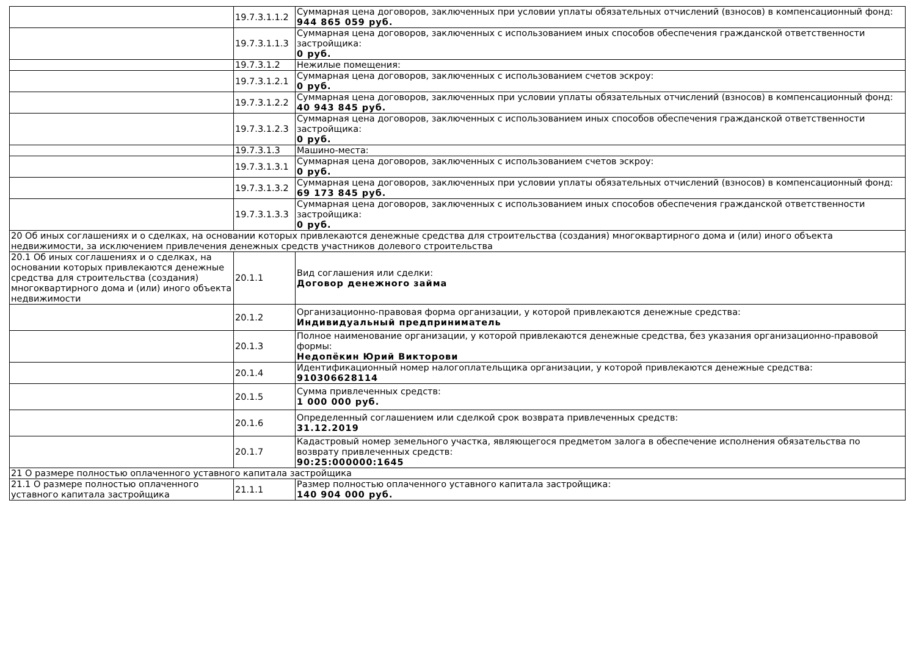| | 19.7.3.1.1.2 | Суммарная цена договоров, заключенных при условии уплаты обязательных отчислений (взносов) в компенсационный фонд: 944 865 059 руб. |
| | 19.7.3.1.1.3 | Суммарная цена договоров, заключенных с использованием иных способов обеспечения гражданской ответственности застройщика: 0 руб. |
| | 19.7.3.1.2 | Нежилые помещения: |
| | 19.7.3.1.2.1 | Суммарная цена договоров, заключенных с использованием счетов эскроу: 0 руб. |
| | 19.7.3.1.2.2 | Суммарная цена договоров, заключенных при условии уплаты обязательных отчислений (взносов) в компенсационный фонд: 40 943 845 руб. |
| | 19.7.3.1.2.3 | Суммарная цена договоров, заключенных с использованием иных способов обеспечения гражданской ответственности застройщика: 0 руб. |
| | 19.7.3.1.3 | Машино-места: |
| | 19.7.3.1.3.1 | Суммарная цена договоров, заключенных с использованием счетов эскроу: 0 руб. |
| | 19.7.3.1.3.2 | Суммарная цена договоров, заключенных при условии уплаты обязательных отчислений (взносов) в компенсационный фонд: 69 173 845 руб. |
| | 19.7.3.1.3.3 | Суммарная цена договоров, заключенных с использованием иных способов обеспечения гражданской ответственности застройщика: 0 руб. |
| 20 Об иных соглашениях и о сделках, на основании которых привлекаются денежные средства для строительства (создания) многоквартирного дома и (или) иного объекта недвижимости, за исключением привлечения денежных средств участников долевого строительства | | |
| 20.1 Об иных соглашениях и о сделках, на основании которых привлекаются денежные средства для строительства (создания) многоквартирного дома и (или) иного объекта недвижимости | 20.1.1 | Вид соглашения или сделки: Договор денежного займа |
| | 20.1.2 | Организационно-правовая форма организации, у которой привлекаются денежные средства: Индивидуальный предприниматель |
| | 20.1.3 | Полное наименование организации, у которой привлекаются денежные средства, без указания организационно-правовой формы: Недопёкин Юрий Викторови |
| | 20.1.4 | Идентификационный номер налогоплательщика организации, у которой привлекаются денежные средства: 910306628114 |
| | 20.1.5 | Сумма привлеченных средств: 1 000 000 руб. |
| | 20.1.6 | Определенный соглашением или сделкой срок возврата привлеченных средств: 31.12.2019 |
| | 20.1.7 | Кадастровый номер земельного участка, являющегося предметом залога в обеспечение исполнения обязательства по возврату привлеченных средств: 90:25:000000:1645 |
| 21 О размере полностью оплаченного уставного капитала застройщика | | |
| 21.1 О размере полностью оплаченного уставного капитала застройщика | 21.1.1 | Размер полностью оплаченного уставного капитала застройщика: 140 904 000 руб. |